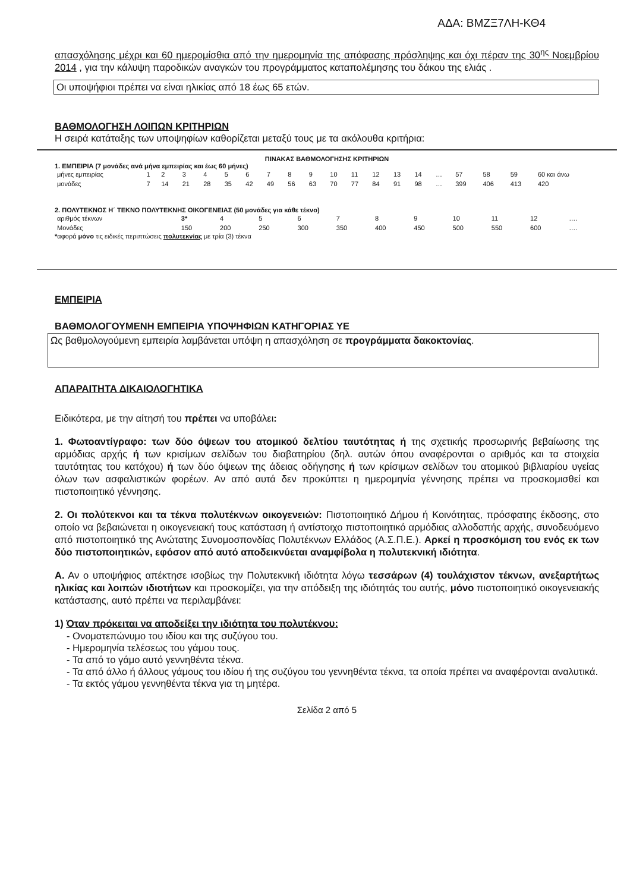ΑΔΑ: ΒΜΖΞ7ΛΗ-ΚΘ4
απασχόλησης μέχρι και 60 ημερομίσθια από την ημερομηνία της απόφασης πρόσληψης και όχι πέραν της 30<sup>ης</sup> Νοεμβρίου 2014 , για την κάλυψη παροδικών αναγκών του προγράμματος καταπολέμησης του δάκου της ελιάς .
Οι υποψήφιοι πρέπει να είναι ηλικίας από 18 έως 65 ετών.
ΒΑΘΜΟΛΟΓΗΣΗ ΛΟΙΠΩΝ ΚΡΙΤΗΡΙΩΝ
Η σειρά κατάταξης των υποψηφίων καθορίζεται μεταξύ τους με τα ακόλουθα κριτήρια:
ΠΙΝΑΚΑΣ ΒΑΘΜΟΛΟΓΗΣΗΣ ΚΡΙΤΗΡΙΩΝ
1. ΕΜΠΕΙΡΙΑ (7 μονάδες ανά μήνα εμπειρίας και έως 60 μήνες)
| μήνες εμπειρίας | 1 | 2 | 3 | 4 | 5 | 6 | 7 | 8 | 9 | 10 | 11 | 12 | 13 | 14 | … | 57 | 58 | 59 | 60 και άνω |
| μονάδες | 7 | 14 | 21 | 28 | 35 | 42 | 49 | 56 | 63 | 70 | 77 | 84 | 91 | 98 | … | 399 | 406 | 413 | 420 |
2. ΠΟΛΥΤΕΚΝΟΣ Η΄ ΤΕΚΝΟ ΠΟΛΥΤΕΚΝΗΣ ΟΙΚΟΓΕΝΕΙΑΣ (50 μονάδες για κάθε τέκνο)
| αριθμός τέκνων | 3* | 4 | 5 | 6 | 7 | 8 | 9 | 10 | 11 | 12 | …. |
| Μονάδες | 150 | 200 | 250 | 300 | 350 | 400 | 450 | 500 | 550 | 600 | …. |
*αφορά μόνο τις ειδικές περιπτώσεις πολυτεκνίας με τρία (3) τέκνα
ΕΜΠΕΙΡΙΑ
ΒΑΘΜΟΛΟΓΟΥΜΕΝΗ ΕΜΠΕΙΡΙΑ ΥΠΟΨΗΦΙΩΝ ΚΑΤΗΓΟΡΙΑΣ ΥΕ
Ως βαθμολογούμενη εμπειρία λαμβάνεται υπόψη η απασχόληση σε προγράμματα δακοκτονίας.
ΑΠΑΡΑΙΤΗΤΑ ΔΙΚΑΙΟΛΟΓΗΤΙΚΑ
Ειδικότερα, με την αίτησή του πρέπει να υποβάλει:
1. Φωτοαντίγραφο: των δύο όψεων του ατομικού δελτίου ταυτότητας ή της σχετικής προσωρινής βεβαίωσης της αρμόδιας αρχής ή των κρισίμων σελίδων του διαβατηρίου (δηλ. αυτών όπου αναφέρονται ο αριθμός και τα στοιχεία ταυτότητας του κατόχου) ή των δύο όψεων της άδειας οδήγησης ή των κρίσιμων σελίδων του ατομικού βιβλιαρίου υγείας όλων των ασφαλιστικών φορέων. Αν από αυτά δεν προκύπτει η ημερομηνία γέννησης πρέπει να προσκομισθεί και πιστοποιητικό γέννησης.
2. Οι πολύτεκνοι και τα τέκνα πολυτέκνων οικογενειών: Πιστοποιητικό Δήμου ή Κοινότητας, πρόσφατης έκδοσης, στο οποίο να βεβαιώνεται η οικογενειακή τους κατάσταση ή αντίστοιχο πιστοποιητικό αρμόδιας αλλοδαπής αρχής, συνοδευόμενο από πιστοποιητικό της Ανώτατης Συνομοσπονδίας Πολυτέκνων Ελλάδος (Α.Σ.Π.Ε.). Αρκεί η προσκόμιση του ενός εκ των δύο πιστοποιητικών, εφόσον από αυτό αποδεικνύεται αναμφίβολα η πολυτεκνική ιδιότητα.
Α. Αν ο υποψήφιος απέκτησε ισοβίως την Πολυτεκνική ιδιότητα λόγω τεσσάρων (4) τουλάχιστον τέκνων, ανεξαρτήτως ηλικίας και λοιπών ιδιοτήτων και προσκομίζει, για την απόδειξη της ιδιότητάς του αυτής, μόνο πιστοποιητικό οικογενειακής κατάστασης, αυτό πρέπει να περιλαμβάνει:
1) Όταν πρόκειται να αποδείξει την ιδιότητα του πολυτέκνου:
- Ονοματεπώνυμο του ιδίου και της συζύγου του.
- Ημερομηνία τελέσεως του γάμου τους.
- Τα από το γάμο αυτό γεννηθέντα τέκνα.
- Τα από άλλο ή άλλους γάμους του ιδίου ή της συζύγου του γεννηθέντα τέκνα, τα οποία πρέπει να αναφέρονται αναλυτικά.
- Τα εκτός γάμου γεννηθέντα τέκνα για τη μητέρα.
Σελίδα 2 από 5